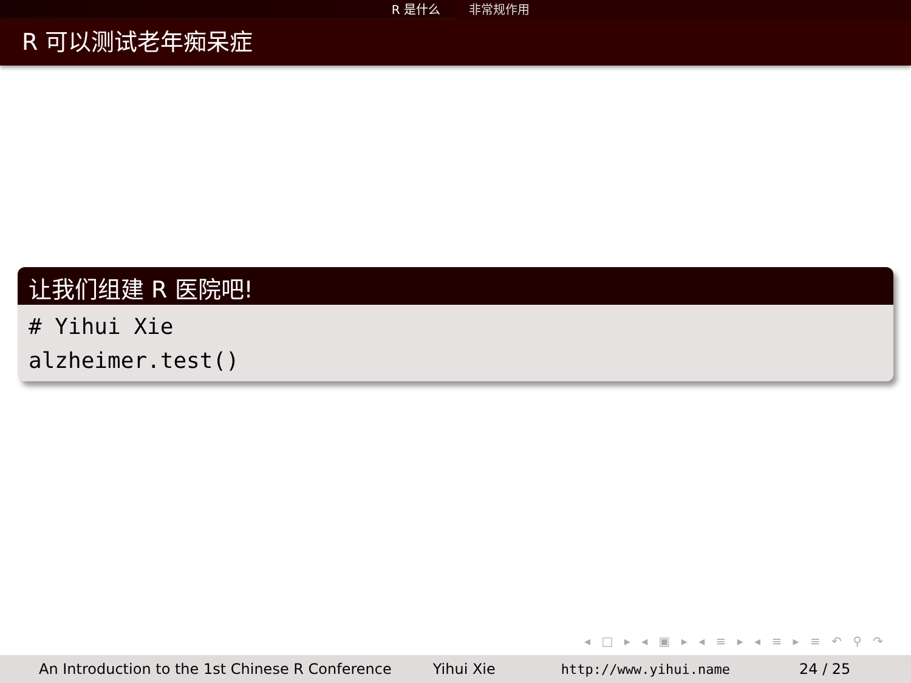R 是什么 非常规作用
R 可以测试老年痴呆症
让我们组建 R 医院吧!
# Yihui Xie
alzheimer.test()
◂ □ ▸ ◂ ▣ ▸ ◂ ≡ ▸ ◂ ≡ ▸ ≡ ↶ ⚲ ↷
An Introduction to the 1st Chinese R Conference Yihui Xie http://www.yihui.name 24 / 25